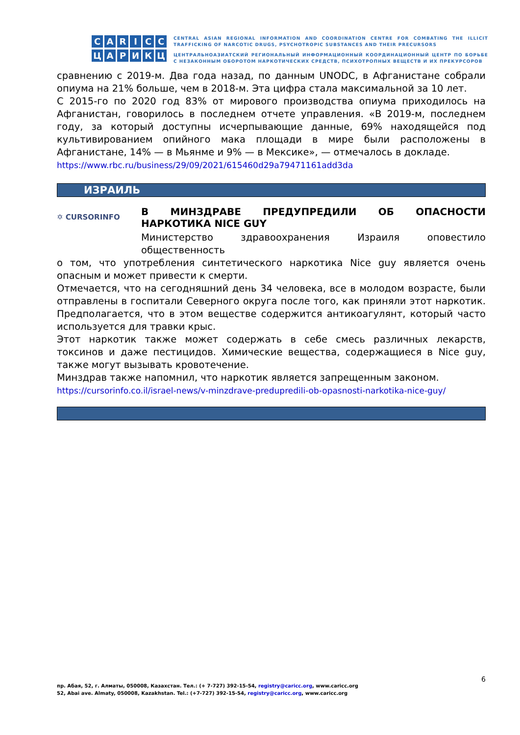CARICC
ЦАРИКЦ
CENTRAL ASIAN REGIONAL INFORMATION AND COORDINATION CENTRE FOR COMBATING THE ILLICIT TRAFFICKING OF NARCOTIC DRUGS, PSYCHOTROPIC SUBSTANCES AND THEIR PRECURSORS
ЦЕНТРАЛЬНОАЗИАТСКИЙ РЕГИОНАЛЬНЫЙ ИНФОРМАЦИОННЫЙ КООРДИНАЦИОННЫЙ ЦЕНТР ПО БОРЬБЕ С НЕЗАКОННЫМ ОБОРОТОМ НАРКОТИЧЕСКИХ СРЕДСТВ, ПСИХОТРОПНЫХ ВЕЩЕСТВ И ИХ ПРЕКУРСОРОВ
сравнению с 2019-м. Два года назад, по данным UNODC, в Афганистане собрали опиума на 21% больше, чем в 2018-м. Эта цифра стала максимальной за 10 лет.
С 2015-го по 2020 год 83% от мирового производства опиума приходилось на Афганистан, говорилось в последнем отчете управления. «В 2019-м, последнем году, за который доступны исчерпывающие данные, 69% находящейся под культивированием опийного мака площади в мире были расположены в Афганистане, 14% — в Мьянме и 9% — в Мексике», — отмечалось в докладе.
https://www.rbc.ru/business/29/09/2021/615460d29a79471161add3da
ИЗРАИЛЬ
✡ CURSORINFO
В МИНЗДРАВЕ ПРЕДУПРЕДИЛИ ОБ ОПАСНОСТИ НАРКОТИКА NICE GUY
Министерство здравоохранения Израиля оповестило общественность
о том, что употребления синтетического наркотика Nice guy является очень опасным и может привести к смерти.
Отмечается, что на сегодняшний день 34 человека, все в молодом возрасте, были отправлены в госпитали Северного округа после того, как приняли этот наркотик. Предполагается, что в этом веществе содержится антикоагулянт, который часто используется для травки крыс.
Этот наркотик также может содержать в себе смесь различных лекарств, токсинов и даже пестицидов. Химические вещества, содержащиеся в Nice guy, также могут вызывать кровотечение.
Минздрав также напомнил, что наркотик является запрещенным законом.
https://cursorinfo.co.il/israel-news/v-minzdrave-predupredili-ob-opasnosti-narkotika-nice-guy/
6
пр. Абая, 52, г. Алматы, 050008, Казахстан. Тел.: (+ 7-727) 392-15-54, registry@caricc.org, www.caricc.org
52, Abai ave. Almaty, 050008, Kazakhstan. Tel.: (+7-727) 392-15-54, registry@caricc.org, www.caricc.org